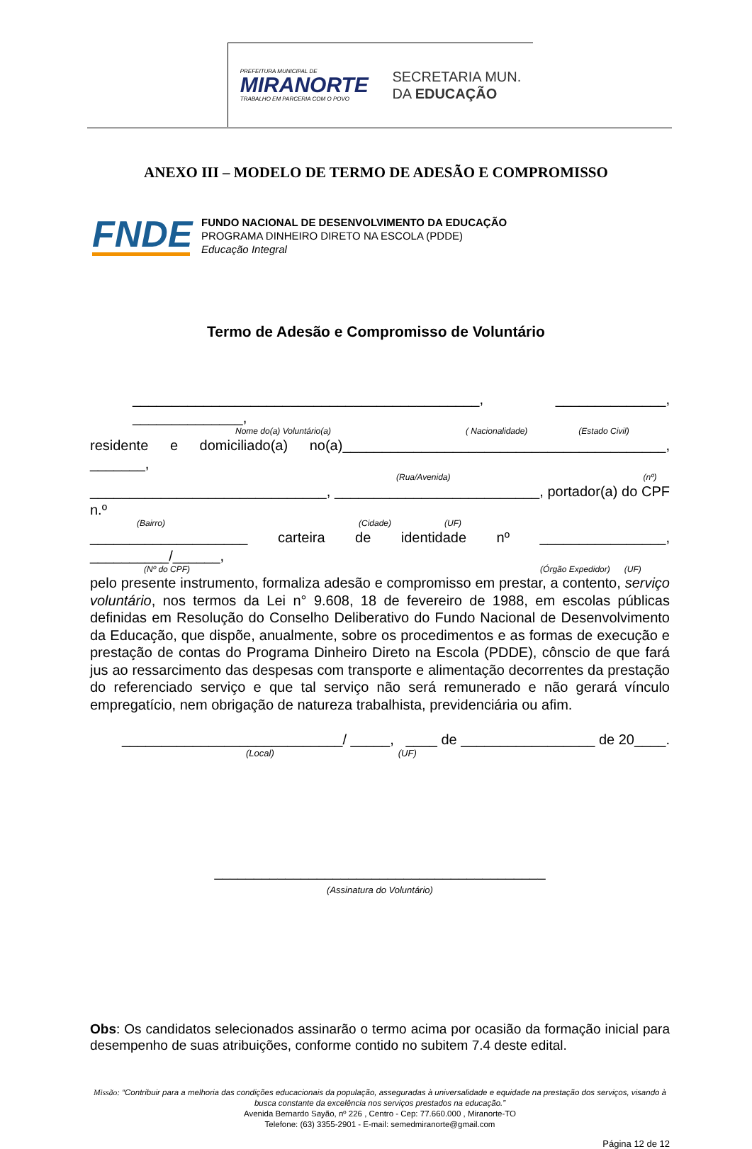PREFEITURA MUNICIPAL DE
MIRANORTE
TRABALHO EM PARCERIA COM O POVO
SECRETARIA MUN.
DA EDUCAÇÃO
ANEXO III – MODELO DE TERMO DE ADESÃO E COMPROMISSO
FNDE
FUNDO NACIONAL DE DESENVOLVIMENTO DA EDUCAÇÃO
PROGRAMA DINHEIRO DIRETO NA ESCOLA (PDDE)
Educação Integral
Termo de Adesão e Compromisso de Voluntário
____________________________________________, ______________, ______________,
Nome do(a) Voluntário(a) ( Nacionalidade) (Estado Civil)
residente e domiciliado(a) no(a)_________________________________________, _______,
(Rua/Avenida) (nº)
______________________________, __________________________, portador(a) do CPF n.º
(Bairro) (Cidade) (UF)
____________________ carteira de identidade nº ________________, __________/______,
(Nº do CPF) (Órgão Expedidor) (UF)
pelo presente instrumento, formaliza adesão e compromisso em prestar, a contento, serviço voluntário, nos termos da Lei n° 9.608, 18 de fevereiro de 1988, em escolas públicas definidas em Resolução do Conselho Deliberativo do Fundo Nacional de Desenvolvimento da Educação, que dispõe, anualmente, sobre os procedimentos e as formas de execução e prestação de contas do Programa Dinheiro Direto na Escola (PDDE), cônscio de que fará jus ao ressarcimento das despesas com transporte e alimentação decorrentes da prestação do referenciado serviço e que tal serviço não será remunerado e não gerará vínculo empregatício, nem obrigação de natureza trabalhista, previdenciária ou afim.
____________________________/ _____, ____ de _________________ de 20____.
(Local) (UF)
__________________________________________
(Assinatura do Voluntário)
Obs: Os candidatos selecionados assinarão o termo acima por ocasião da formação inicial para desempenho de suas atribuições, conforme contido no subitem 7.4 deste edital.
Missão: “Contribuir para a melhoria das condições educacionais da população, asseguradas à universalidade e equidade na prestação dos serviços, visando à busca constante da excelência nos serviços prestados na educação.”
Avenida Bernardo Sayão, nº 226 , Centro - Cep: 77.660.000 , Miranorte-TO
Telefone: (63) 3355-2901 - E-mail: semedmiranorte@gmail.com
Página 12 de 12